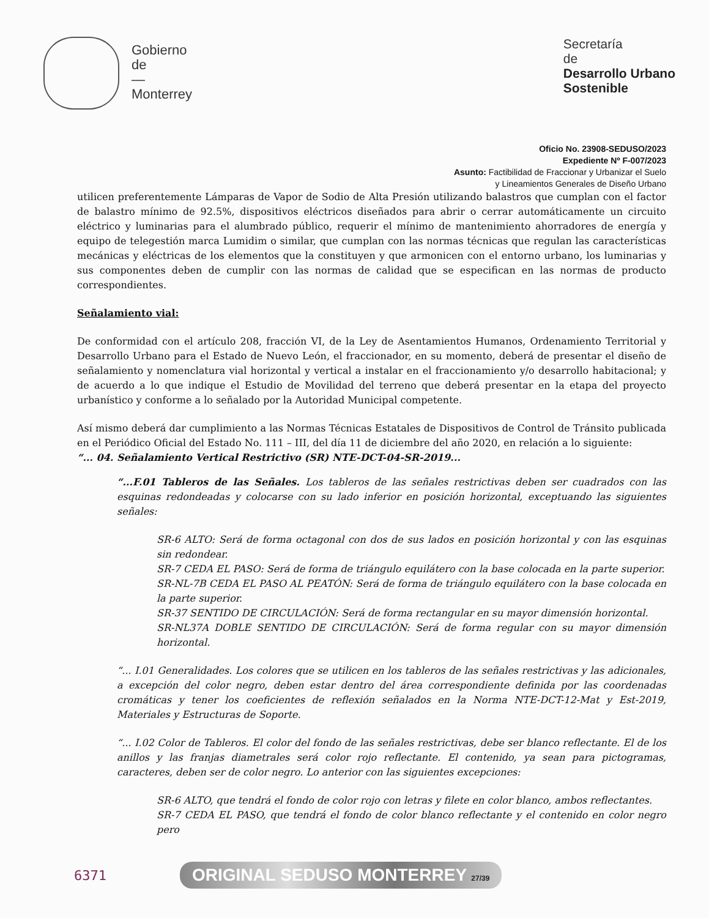Gobierno
de
—
Monterrey
Secretaría
de
Desarrollo Urbano
Sostenible
Oficio No. 23908-SEDUSO/2023
Expediente Nº F-007/2023
Asunto: Factibilidad de Fraccionar y Urbanizar el Suelo
y Lineamientos Generales de Diseño Urbano
utilicen preferentemente Lámparas de Vapor de Sodio de Alta Presión utilizando balastros que cumplan con el factor de balastro mínimo de 92.5%, dispositivos eléctricos diseñados para abrir o cerrar automáticamente un circuito eléctrico y luminarias para el alumbrado público, requerir el mínimo de mantenimiento ahorradores de energía y equipo de telegestión marca Lumidim o similar, que cumplan con las normas técnicas que regulan las características mecánicas y eléctricas de los elementos que la constituyen y que armonicen con el entorno urbano, los luminarias y sus componentes deben de cumplir con las normas de calidad que se especifican en las normas de producto correspondientes.
Señalamiento vial:
De conformidad con el artículo 208, fracción VI, de la Ley de Asentamientos Humanos, Ordenamiento Territorial y Desarrollo Urbano para el Estado de Nuevo León, el fraccionador, en su momento, deberá de presentar el diseño de señalamiento y nomenclatura vial horizontal y vertical a instalar en el fraccionamiento y/o desarrollo habitacional; y de acuerdo a lo que indique el Estudio de Movilidad del terreno que deberá presentar en la etapa del proyecto urbanístico y conforme a lo señalado por la Autoridad Municipal competente.
Así mismo deberá dar cumplimiento a las Normas Técnicas Estatales de Dispositivos de Control de Tránsito publicada en el Periódico Oficial del Estado No. 111 – III, del día 11 de diciembre del año 2020, en relación a lo siguiente:
“... 04. Señalamiento Vertical Restrictivo (SR) NTE-DCT-04-SR-2019...
“...F.01 Tableros de las Señales. Los tableros de las señales restrictivas deben ser cuadrados con las esquinas redondeadas y colocarse con su lado inferior en posición horizontal, exceptuando las siguientes señales:
SR-6 ALTO: Será de forma octagonal con dos de sus lados en posición horizontal y con las esquinas sin redondear.
SR-7 CEDA EL PASO: Será de forma de triángulo equilátero con la base colocada en la parte superior.
SR-NL-7B CEDA EL PASO AL PEATÓN: Será de forma de triángulo equilátero con la base colocada en la parte superior.
SR-37 SENTIDO DE CIRCULACIÓN: Será de forma rectangular en su mayor dimensión horizontal.
SR-NL37A DOBLE SENTIDO DE CIRCULACIÓN: Será de forma regular con su mayor dimensión horizontal.
“... I.01 Generalidades. Los colores que se utilicen en los tableros de las señales restrictivas y las adicionales, a excepción del color negro, deben estar dentro del área correspondiente definida por las coordenadas cromáticas y tener los coeficientes de reflexión señalados en la Norma NTE-DCT-12-Mat y Est-2019, Materiales y Estructuras de Soporte.
“... I.02 Color de Tableros. El color del fondo de las señales restrictivas, debe ser blanco reflectante. El de los anillos y las franjas diametrales será color rojo reflectante. El contenido, ya sean para pictogramas, caracteres, deben ser de color negro. Lo anterior con las siguientes excepciones:
SR-6 ALTO, que tendrá el fondo de color rojo con letras y filete en color blanco, ambos reflectantes.
SR-7 CEDA EL PASO, que tendrá el fondo de color blanco reflectante y el contenido en color negro pero
6371 ORIGINAL SEDUSO MONTERREY 27/39